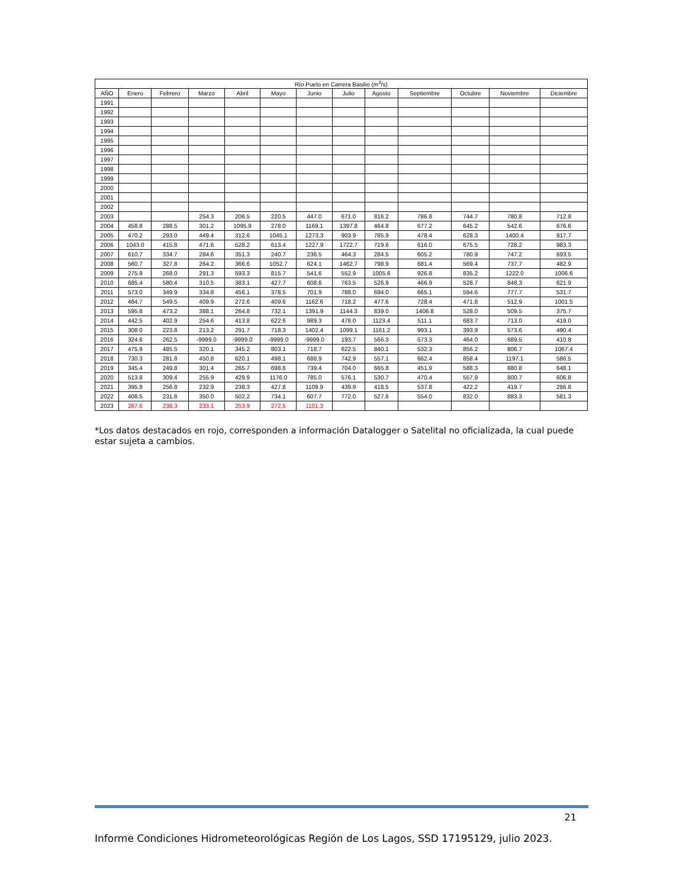| Río Puelo en Carrera Basilio (m<sup>3</sup>/s) | | | | | | | | | | | | |
| --- | --- | --- | --- | --- | --- | --- | --- | --- | --- | --- | --- | --- |
| AÑO | Enero | Febrero | Marzo | Abril | Mayo | Junio | Julio | Agosto | Septiembre | Octubre | Noviembre | Diciembre |
| 1991 | | | | | | | | | | | | |
| 1992 | | | | | | | | | | | | |
| 1993 | | | | | | | | | | | | |
| 1994 | | | | | | | | | | | | |
| 1995 | | | | | | | | | | | | |
| 1996 | | | | | | | | | | | | |
| 1997 | | | | | | | | | | | | |
| 1998 | | | | | | | | | | | | |
| 1999 | | | | | | | | | | | | |
| 2000 | | | | | | | | | | | | |
| 2001 | | | | | | | | | | | | |
| 2002 | | | | | | | | | | | | |
| 2003 | | | 254.3 | 206.5 | 220.5 | 447.0 | 671.0 | 816.2 | 786.8 | 744.7 | 780.8 | 712.8 |
| 2004 | 458.8 | 288.5 | 301.2 | 1095.9 | 278.0 | 1169.1 | 1397.8 | 464.8 | 677.2 | 645.2 | 542.6 | 676.6 |
| 2005 | 470.2 | 293.0 | 449.4 | 312.6 | 1045.1 | 1273.3 | 903.9 | 785.9 | 478.4 | 628.3 | 1400.4 | 917.7 |
| 2006 | 1043.0 | 415.8 | 471.6 | 528.2 | 613.4 | 1227.9 | 1722.7 | 719.6 | 616.0 | 675.5 | 728.2 | 983.3 |
| 2007 | 610.7 | 334.7 | 284.6 | 351.3 | 240.7 | 236.5 | 464.3 | 284.5 | 605.2 | 780.9 | 747.2 | 693.5 |
| 2008 | 560.7 | 327.8 | 264.2 | 366.6 | 1052.7 | 624.1 | 1462.7 | 798.9 | 681.4 | 569.4 | 737.7 | 482.9 |
| 2009 | 275.9 | 268.0 | 291.3 | 593.3 | 815.7 | 541.6 | 552.9 | 1005.6 | 926.8 | 835.2 | 1222.0 | 1006.6 |
| 2010 | 685.4 | 580.4 | 310.5 | 383.1 | 427.7 | 608.6 | 763.5 | 526.9 | 466.9 | 528.7 | 848.3 | 621.9 |
| 2011 | 573.0 | 349.9 | 334.8 | 456.1 | 378.5 | 701.9 | 788.0 | 694.0 | 665.1 | 594.6 | 777.7 | 531.7 |
| 2012 | 464.7 | 549.5 | 409.9 | 272.6 | 409.6 | 1162.6 | 718.2 | 477.6 | 728.4 | 471.8 | 512.9 | 1001.5 |
| 2013 | 595.8 | 473.2 | 388.1 | 264.8 | 732.1 | 1391.9 | 1144.3 | 839.0 | 1406.8 | 528.0 | 509.5 | 375.7 |
| 2014 | 442.5 | 402.9 | 254.6 | 413.8 | 622.6 | 989.3 | 478.0 | 1123.4 | 511.1 | 683.7 | 713.0 | 419.0 |
| 2015 | 308.0 | 223.8 | 213.2 | 291.7 | 718.3 | 1402.4 | 1099.1 | 1161.2 | 993.1 | 393.9 | 573.6 | 490.4 |
| 2016 | 324.6 | 262.5 | -9999.0 | -9999.0 | -9999.0 | -9999.0 | 193.7 | 566.3 | 573.3 | 464.0 | 689.5 | 410.8 |
| 2017 | 475.9 | 485.5 | 320.1 | 345.2 | 803.1 | 718.7 | 622.5 | 840.1 | 532.3 | 856.2 | 806.7 | 1067.4 |
| 2018 | 730.3 | 281.8 | 450.8 | 620.1 | 498.1 | 688.9 | 742.9 | 557.1 | 662.4 | 858.4 | 1197.1 | 586.5 |
| 2019 | 345.4 | 249.8 | 301.4 | 265.7 | 698.6 | 739.4 | 704.0 | 665.8 | 451.9 | 588.3 | 880.8 | 648.1 |
| 2020 | 513.8 | 309.4 | 255.9 | 429.9 | 1176.0 | 785.0 | 576.1 | 530.7 | 470.4 | 557.9 | 800.7 | 606.8 |
| 2021 | 395.9 | 256.8 | 232.9 | 238.3 | 427.8 | 1109.9 | 439.9 | 418.5 | 537.8 | 422.2 | 419.7 | 286.8 |
| 2022 | 408.5 | 231.8 | 350.0 | 502.2 | 734.1 | 607.7 | 772.0 | 527.6 | 554.0 | 832.0 | 883.3 | 581.3 |
| 2023 | 287.6 | 238.3 | 233.1 | 253.9 | 272.5 | 1101.3 | | | | | | |
*Los datos destacados en rojo, corresponden a información Datalogger o Satelital no oficializada, la cual puede estar sujeta a cambios.
21
Informe Condiciones Hidrometeorológicas Región de Los Lagos, SSD 17195129, julio 2023.